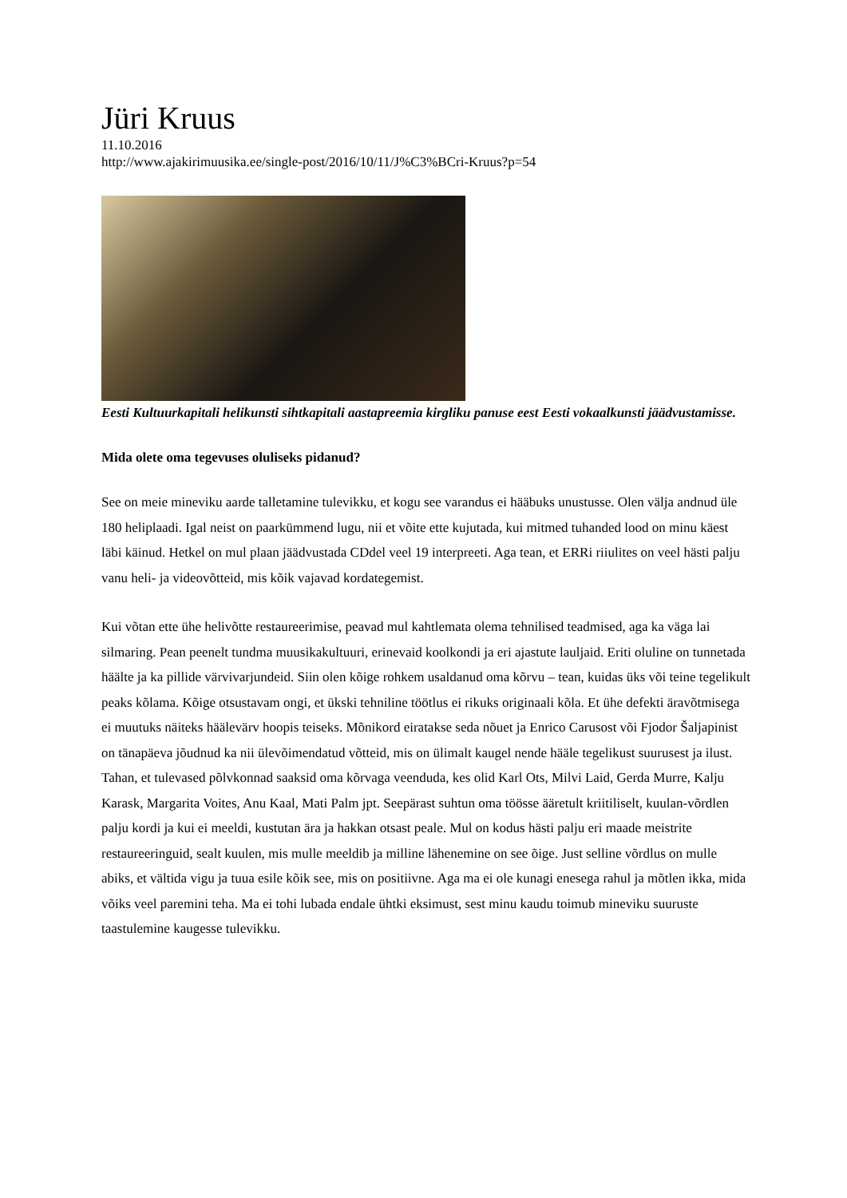Jüri Kruus
11.10.2016
http://www.ajakirimuusika.ee/single-post/2016/10/11/J%C3%BCri-Kruus?p=54
Eesti Kultuurkapitali helikunsti sihtkapitali aastapreemia kirgliku panuse eest Eesti vokaalkunsti jäädvustamisse.
Mida olete oma tegevuses oluliseks pidanud?
See on meie mineviku aarde talletamine tulevikku, et kogu see varandus ei hääbuks unustusse. Olen välja andnud üle 180 heliplaadi. Igal neist on paarkümmend lugu, nii et võite ette kujutada, kui mitmed tuhanded lood on minu käest läbi käinud. Hetkel on mul plaan jäädvustada CDdel veel 19 interpreeti. Aga tean, et ERRi riiulites on veel hästi palju vanu heli- ja videovõtteid, mis kõik vajavad kordategemist.
Kui võtan ette ühe helivõtte restaureerimise, peavad mul kahtlemata olema tehnilised teadmised, aga ka väga lai silmaring. Pean peenelt tundma muusikakultuuri, erinevaid koolkondi ja eri ajastute lauljaid. Eriti oluline on tunnetada häälte ja ka pillide värvivarjundeid. Siin olen kõige rohkem usaldanud oma kõrvu – tean, kuidas üks või teine tegelikult peaks kõlama. Kõige otsustavam ongi, et ükski tehniline töötlus ei rikuks originaali kõla. Et ühe defekti äravõtmisega ei muutuks näiteks häälevärv hoopis teiseks. Mõnikord eiratakse seda nõuet ja Enrico Carusost või Fjodor Šaljapinist on tänapäeva jõudnud ka nii ülevõimendatud võtteid, mis on ülimalt kaugel nende hääle tegelikust suurusest ja ilust. Tahan, et tulevased põlvkonnad saaksid oma kõrvaga veenduda, kes olid Karl Ots, Milvi Laid, Gerda Murre, Kalju Karask, Margarita Voites, Anu Kaal, Mati Palm jpt. Seepärast suhtun oma töösse ääretult kriitiliselt, kuulan-võrdlen palju kordi ja kui ei meeldi, kustutan ära ja hakkan otsast peale. Mul on kodus hästi palju eri maade meistrite restaureeringuid, sealt kuulen, mis mulle meeldib ja milline lähenemine on see õige. Just selline võrdlus on mulle abiks, et vältida vigu ja tuua esile kõik see, mis on positiivne. Aga ma ei ole kunagi enesega rahul ja mõtlen ikka, mida võiks veel paremini teha. Ma ei tohi lubada endale ühtki eksimust, sest minu kaudu toimub mineviku suuruste taastulemine kaugesse tulevikku.